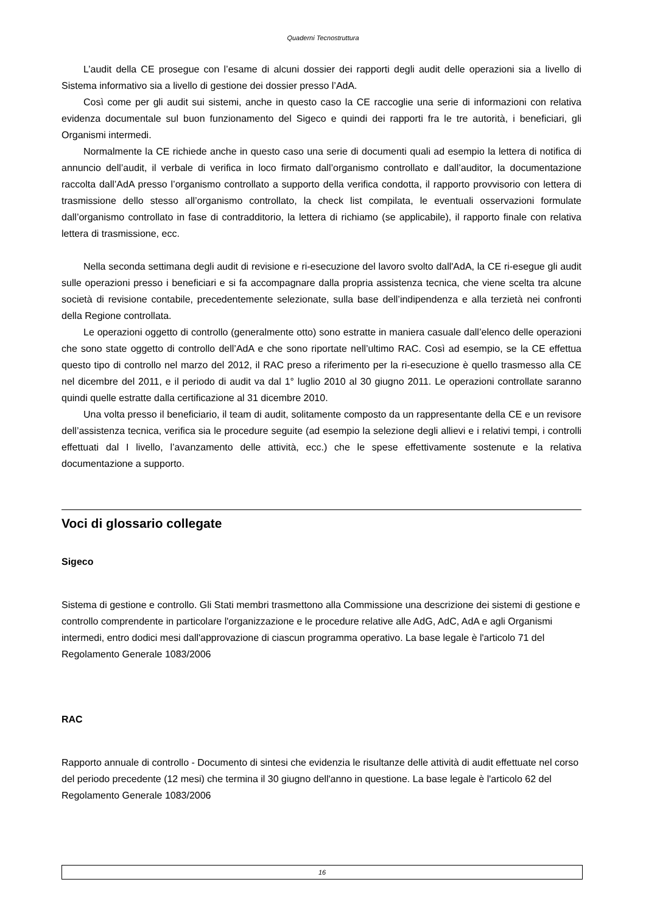Quaderni Tecnostruttura
L’audit della CE prosegue con l’esame di alcuni dossier dei rapporti degli audit delle operazioni sia a livello di Sistema informativo sia a livello di gestione dei dossier presso l’AdA.
Così come per gli audit sui sistemi, anche in questo caso la CE raccoglie una serie di informazioni con relativa evidenza documentale sul buon funzionamento del Sigeco e quindi dei rapporti fra le tre autorità, i beneficiari, gli Organismi intermedi.
Normalmente la CE richiede anche in questo caso una serie di documenti quali ad esempio la lettera di notifica di annuncio dell’audit, il verbale di verifica in loco firmato dall’organismo controllato e dall’auditor, la documentazione raccolta dall’AdA presso l’organismo controllato a supporto della verifica condotta, il rapporto provvisorio con lettera di trasmissione dello stesso all’organismo controllato, la check list compilata, le eventuali osservazioni formulate dall’organismo controllato in fase di contradditorio, la lettera di richiamo (se applicabile), il rapporto finale con relativa lettera di trasmissione, ecc.
Nella seconda settimana degli audit di revisione e ri-esecuzione del lavoro svolto dall'AdA, la CE ri-esegue gli audit sulle operazioni presso i beneficiari e si fa accompagnare dalla propria assistenza tecnica, che viene scelta tra alcune società di revisione contabile, precedentemente selezionate, sulla base dell’indipendenza e alla terzietà nei confronti della Regione controllata.
Le operazioni oggetto di controllo (generalmente otto) sono estratte in maniera casuale dall’elenco delle operazioni che sono state oggetto di controllo dell’AdA e che sono riportate nell’ultimo RAC. Così ad esempio, se la CE effettua questo tipo di controllo nel marzo del 2012, il RAC preso a riferimento per la ri-esecuzione è quello trasmesso alla CE nel dicembre del 2011, e il periodo di audit va dal 1° luglio 2010 al 30 giugno 2011. Le operazioni controllate saranno quindi quelle estratte dalla certificazione al 31 dicembre 2010.
Una volta presso il beneficiario, il team di audit, solitamente composto da un rappresentante della CE e un revisore dell’assistenza tecnica, verifica sia le procedure seguite (ad esempio la selezione degli allievi e i relativi tempi, i controlli effettuati dal I livello, l’avanzamento delle attività, ecc.) che le spese effettivamente sostenute e la relativa documentazione a supporto.
Voci di glossario collegate
Sigeco
Sistema di gestione e controllo. Gli Stati membri trasmettono alla Commissione una descrizione dei sistemi di gestione e controllo comprendente in particolare l'organizzazione e le procedure relative alle AdG, AdC, AdA e agli Organismi intermedi, entro dodici mesi dall'approvazione di ciascun programma operativo. La base legale è l'articolo 71 del Regolamento Generale 1083/2006
RAC
Rapporto annuale di controllo - Documento di sintesi che evidenzia le risultanze delle attività di audit effettuate nel corso del periodo precedente (12 mesi) che termina il 30 giugno dell'anno in questione. La base legale è l'articolo 62 del Regolamento Generale 1083/2006
16